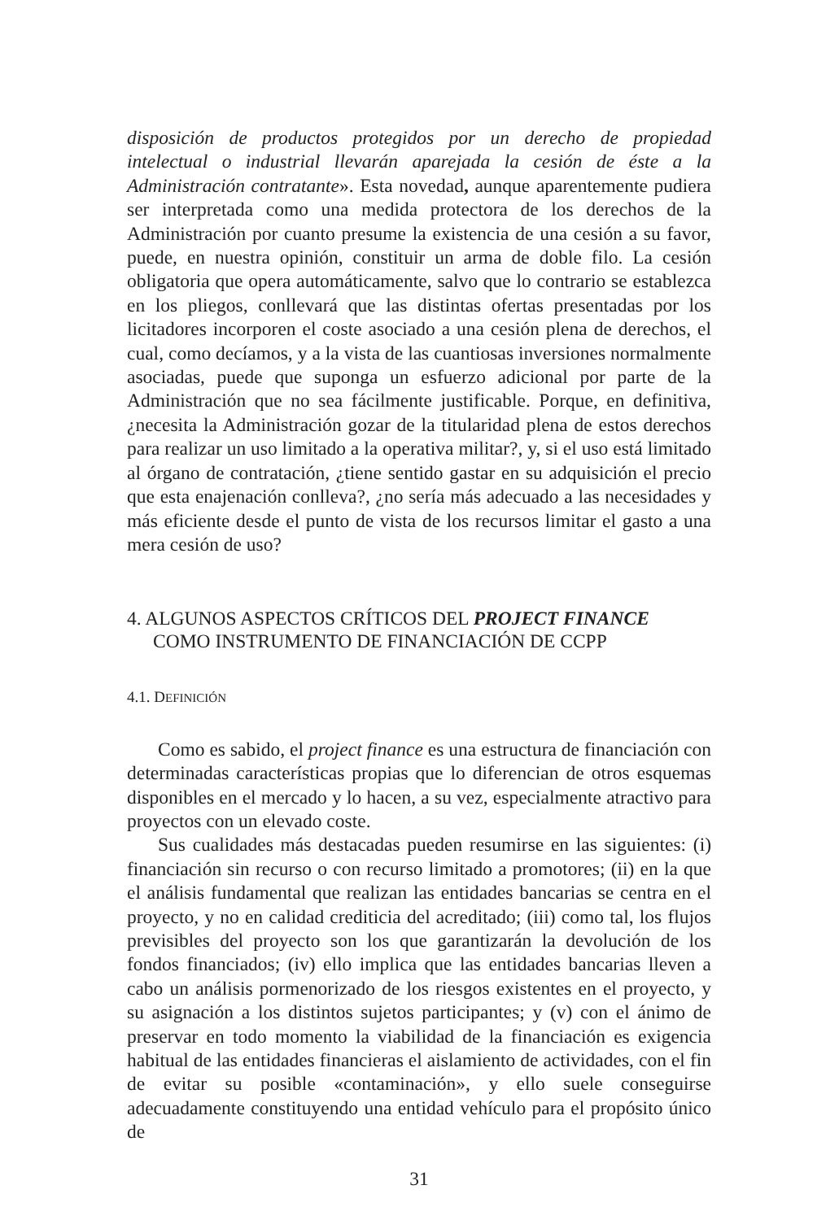disposición de productos protegidos por un derecho de propiedad intelectual o industrial llevarán aparejada la cesión de éste a la Administración contratante». Esta novedad, aunque aparentemente pudiera ser interpretada como una medida protectora de los derechos de la Administración por cuanto presume la existencia de una cesión a su favor, puede, en nuestra opinión, constituir un arma de doble filo. La cesión obligatoria que opera automáticamente, salvo que lo contrario se establezca en los pliegos, conllevará que las distintas ofertas presentadas por los licitadores incorporen el coste asociado a una cesión plena de derechos, el cual, como decíamos, y a la vista de las cuantiosas inversiones normalmente asociadas, puede que suponga un esfuerzo adicional por parte de la Administración que no sea fácilmente justificable. Porque, en definitiva, ¿necesita la Administración gozar de la titularidad plena de estos derechos para realizar un uso limitado a la operativa militar?, y, si el uso está limitado al órgano de contratación, ¿tiene sentido gastar en su adquisición el precio que esta enajenación conlleva?, ¿no sería más adecuado a las necesidades y más eficiente desde el punto de vista de los recursos limitar el gasto a una mera cesión de uso?
4. ALGUNOS ASPECTOS CRÍTICOS DEL PROJECT FINANCE
COMO INSTRUMENTO DE FINANCIACIÓN DE CCPP
4.1. DEFINICIÓN
Como es sabido, el project finance es una estructura de financiación con determinadas características propias que lo diferencian de otros esquemas disponibles en el mercado y lo hacen, a su vez, especialmente atractivo para proyectos con un elevado coste.
Sus cualidades más destacadas pueden resumirse en las siguientes: (i) financiación sin recurso o con recurso limitado a promotores; (ii) en la que el análisis fundamental que realizan las entidades bancarias se centra en el proyecto, y no en calidad crediticia del acreditado; (iii) como tal, los flujos previsibles del proyecto son los que garantizarán la devolución de los fondos financiados; (iv) ello implica que las entidades bancarias lleven a cabo un análisis pormenorizado de los riesgos existentes en el proyecto, y su asignación a los distintos sujetos participantes; y (v) con el ánimo de preservar en todo momento la viabilidad de la financiación es exigencia habitual de las entidades financieras el aislamiento de actividades, con el fin de evitar su posible «contaminación», y ello suele conseguirse adecuadamente constituyendo una entidad vehículo para el propósito único de
31